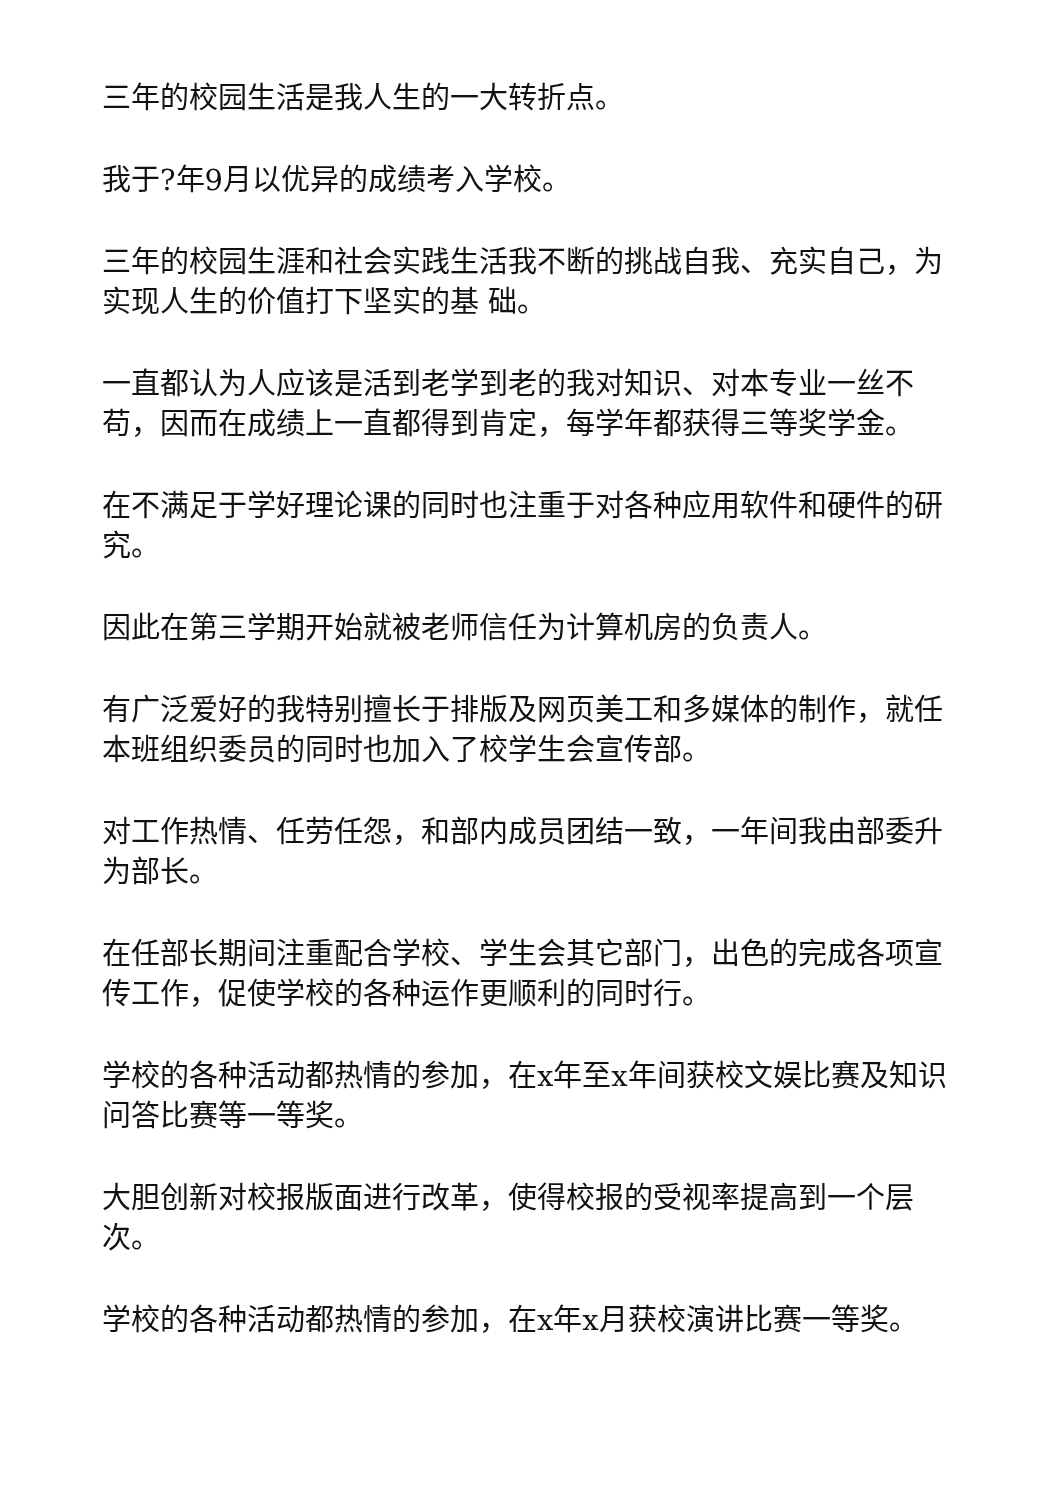三年的校园生活是我人生的一大转折点。
我于?年9月以优异的成绩考入学校。
三年的校园生涯和社会实践生活我不断的挑战自我、充实自己，为实现人生的价值打下坚实的基 础。
一直都认为人应该是活到老学到老的我对知识、对本专业一丝不苟，因而在成绩上一直都得到肯定，每学年都获得三等奖学金。
在不满足于学好理论课的同时也注重于对各种应用软件和硬件的研究。
因此在第三学期开始就被老师信任为计算机房的负责人。
有广泛爱好的我特别擅长于排版及网页美工和多媒体的制作，就任本班组织委员的同时也加入了校学生会宣传部。
对工作热情、任劳任怨，和部内成员团结一致，一年间我由部委升为部长。
在任部长期间注重配合学校、学生会其它部门，出色的完成各项宣传工作，促使学校的各种运作更顺利的同时行。
学校的各种活动都热情的参加，在x年至x年间获校文娱比赛及知识问答比赛等一等奖。
大胆创新对校报版面进行改革，使得校报的受视率提高到一个层次。
学校的各种活动都热情的参加，在x年x月获校演讲比赛一等奖。